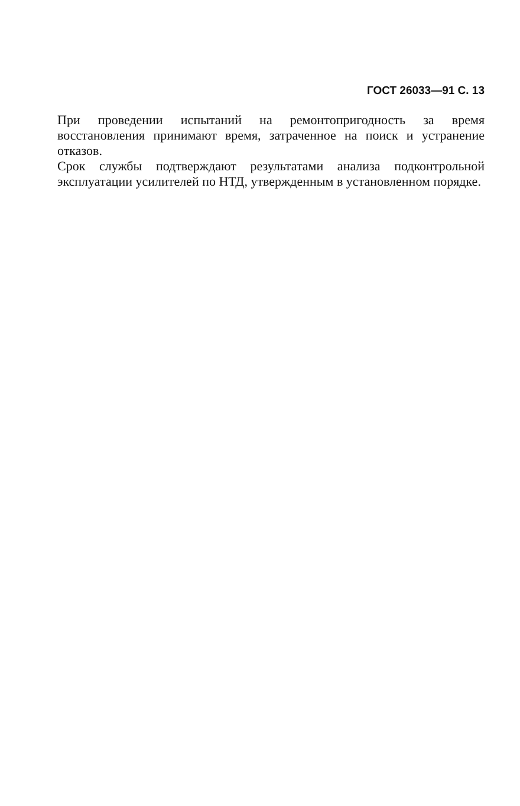ГОСТ 26033—91 С. 13
При проведении испытаний на ремонтопригодность за время восстановления принимают время, затраченное на поиск и устранение отказов.
Срок службы подтверждают результатами анализа подконтрольной эксплуатации усилителей по НТД, утвержденным в установленном порядке.